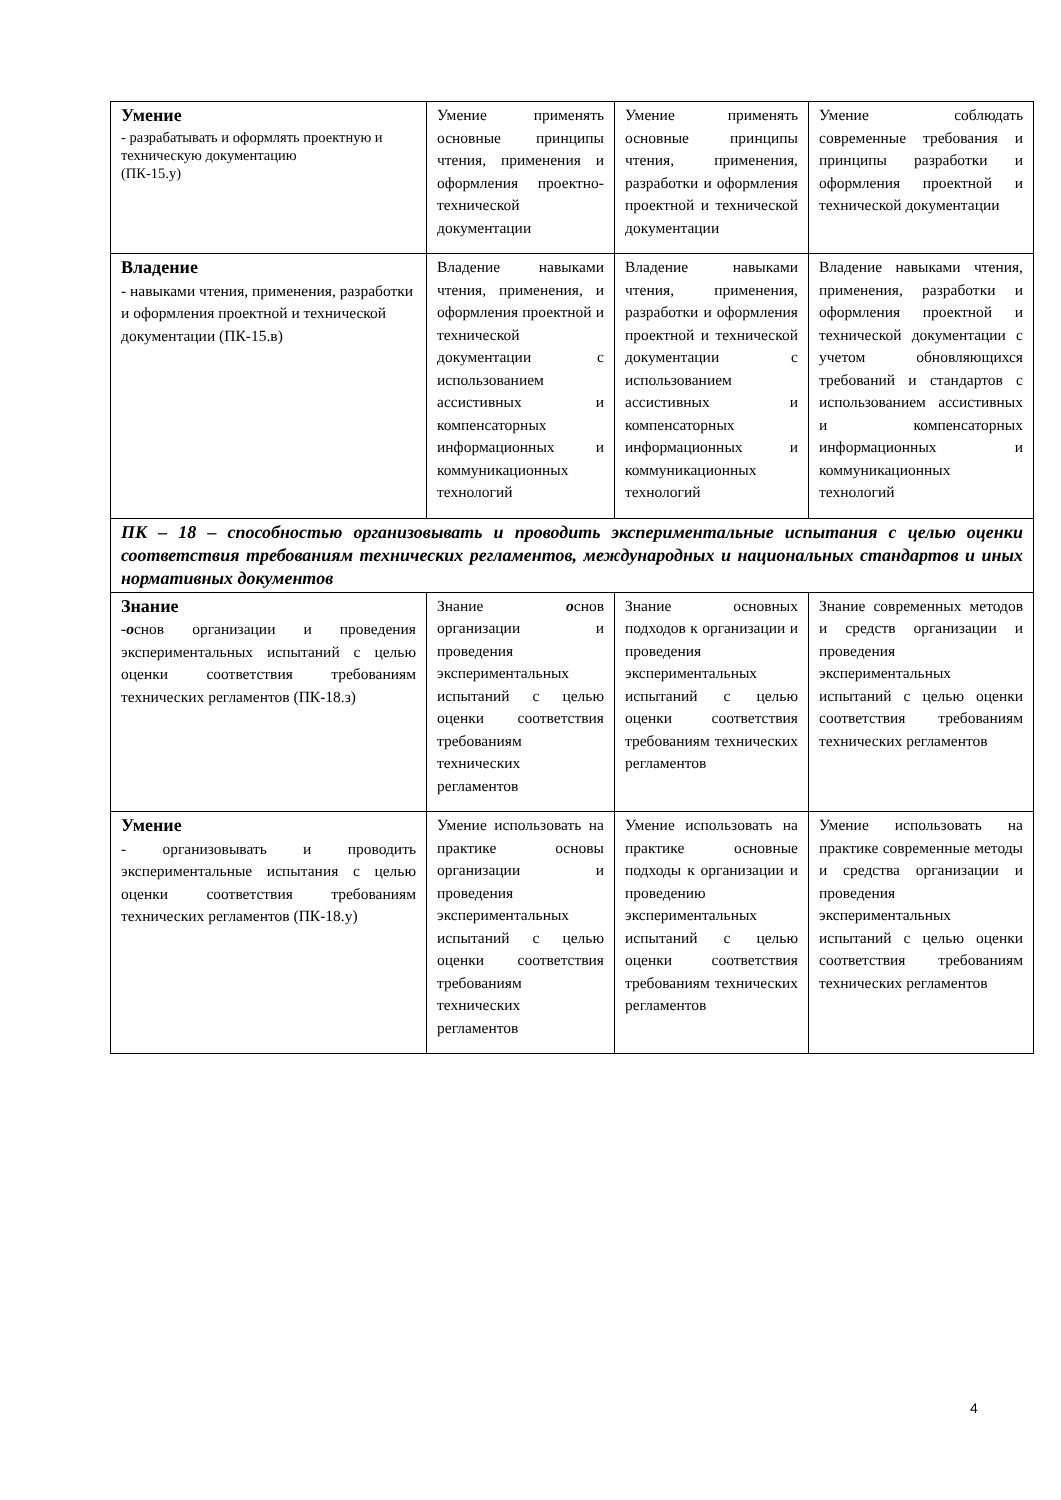| Умение - разрабатывать и оформлять проектную и техническую документацию (ПК-15.у) | Умение применять основные принципы чтения, применения и оформления проектно-технической документации | Умение применять основные принципы чтения, применения, разработки и оформления проектной и технической документации | Умение соблюдать современные требования и принципы разработки и оформления проектной и технической документации |
| Владение - навыками чтения, применения, разработки и оформления проектной и технической документации (ПК-15.в) | Владение навыками чтения, применения, и оформления проектной и технической документации с использованием ассистивных и компенсаторных информационных и коммуникационных технологий | Владение навыками чтения, применения, разработки и оформления проектной и технической документации с использованием ассистивных и компенсаторных информационных и коммуникационных технологий | Владение навыками чтения, применения, разработки и оформления проектной и технической документации с учетом обновляющихся требований и стандартов с использованием ассистивных и компенсаторных информационных и коммуникационных технологий |
| ПК – 18 – способностью организовывать и проводить экспериментальные испытания с целью оценки соответствия требованиям технических регламентов, международных и национальных стандартов и иных нормативных документов | | | |
| Знание -о снов организации и проведения экспериментальных испытаний с целью оценки соответствия требованиям технических регламентов (ПК-18.з) | Знание о снов организации и проведения экспериментальных испытаний с целью оценки соответствия требованиям технических регламентов | Знание основных подходов к организации и проведения экспериментальных испытаний с целью оценки соответствия требованиям технических регламентов | Знание современных методов и средств организации и проведения экспериментальных испытаний с целью оценки соответствия требованиям технических регламентов |
| Умение - организовывать и проводить экспериментальные испытания с целью оценки соответствия требованиям технических регламентов (ПК-18.у) | Умение использовать на практике основы организации и проведения экспериментальных испытаний с целью оценки соответствия требованиям технических регламентов | Умение использовать на практике основные подходы к организации и проведению экспериментальных испытаний с целью оценки соответствия требованиям технических регламентов | Умение использовать на практике современные методы и средства организации и проведения экспериментальных испытаний с целью оценки соответствия требованиям технических регламентов |
4